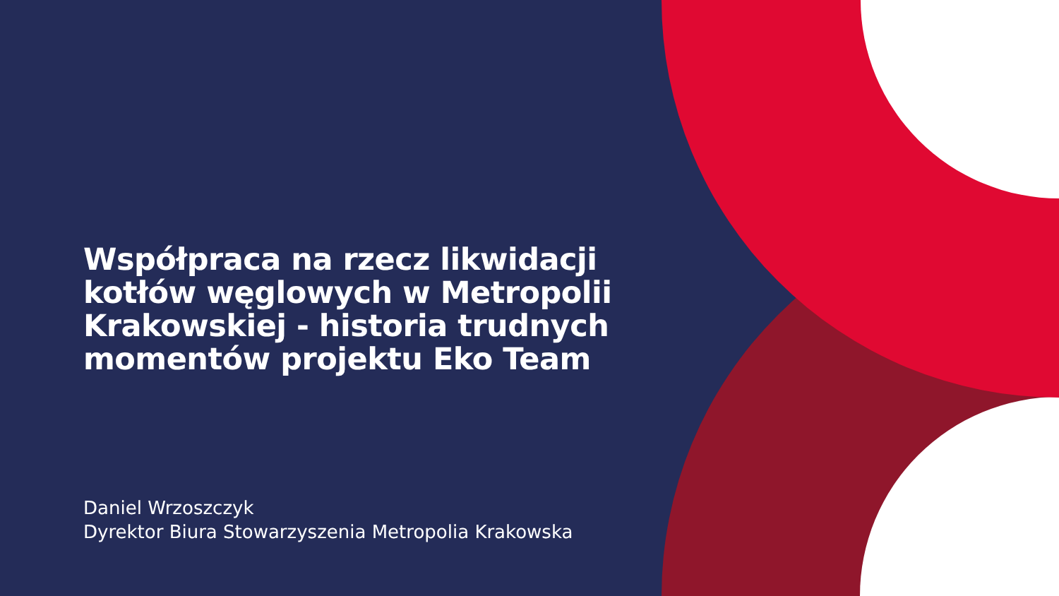Współpraca na rzecz likwidacji kotłów węglowych w Metropolii Krakowskiej - historia trudnych momentów projektu Eko Team
Daniel Wrzoszczyk
Dyrektor Biura Stowarzyszenia Metropolia Krakowska